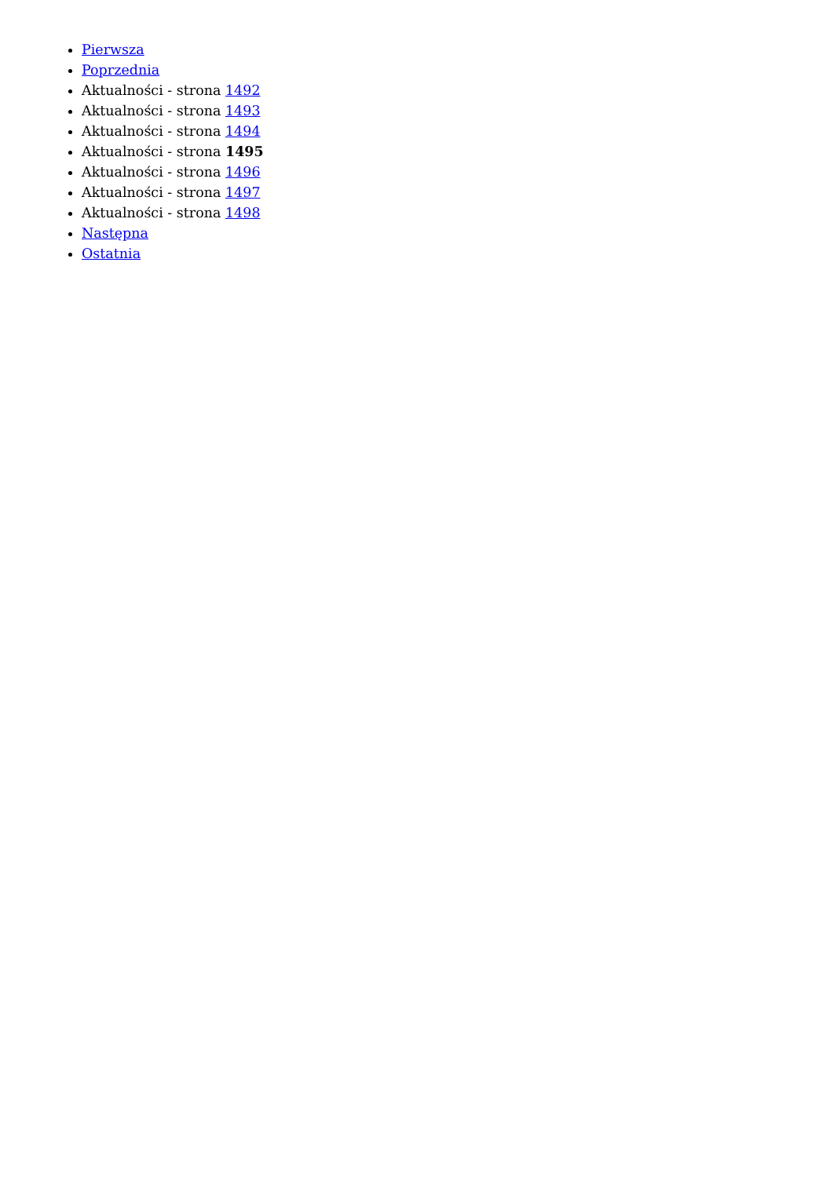Pierwsza
Poprzednia
Aktualności - strona 1492
Aktualności - strona 1493
Aktualności - strona 1494
Aktualności - strona 1495
Aktualności - strona 1496
Aktualności - strona 1497
Aktualności - strona 1498
Następna
Ostatnia